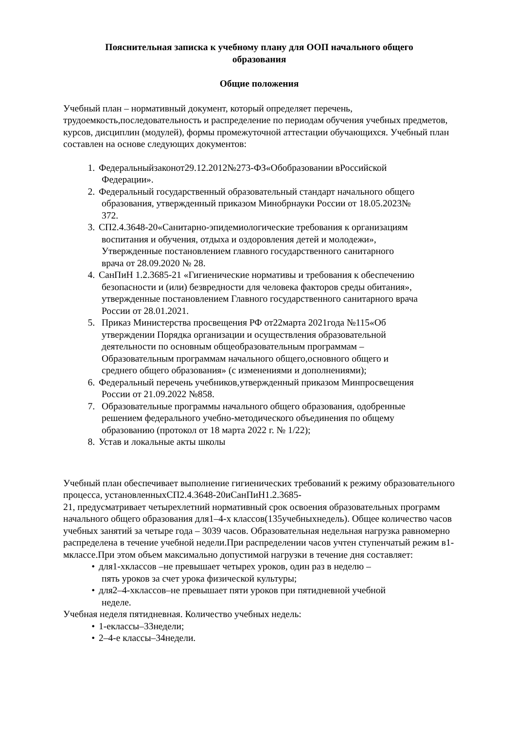Пояснительная записка к учебному плану для ООП начального общего
образования
Общие положения
Учебный план – нормативный документ, который определяет перечень, трудоемкость,последовательность и распределение по периодам обучения учебных предметов, курсов, дисциплин (модулей), формы промежуточной аттестации обучающихся. Учебный план составлен на основе следующих документов:
1. Федеральныйзаконот29.12.2012№273-ФЗ«Обобразовании вРоссийской
Федерации».
2. Федеральный государственный образовательный стандарт начального общего
образования, утвержденный приказом Минобрнауки России от 18.05.2023№
372.
3. СП2.4.3648-20«Санитарно-эпидемиологические требования к организациям
воспитания и обучения, отдыха и оздоровления детей и молодежи»,
Утвержденные постановлением главного государственного санитарного
врача от 28.09.2020 № 28.
4. СанПиН 1.2.3685-21 «Гигиенические нормативы и требования к обеспечению
безопасности и (или) безвредности для человека факторов среды обитания»,
утвержденные постановлением Главного государственного санитарного врача
России от 28.01.2021.
5. Приказ Министерства просвещения РФ от22марта 2021года №115«Об
утверждении Порядка организации и осуществления образовательной
деятельности по основным общеобразовательным программам –
Образовательным программам начального общего,основного общего и
среднего общего образования» (с изменениями и дополнениями);
6. Федеральный перечень учебников,утвержденный приказом Минпросвещения
России от 21.09.2022 №858.
7. Образовательные программы начального общего образования, одобренные
решением федерального учебно-методического объединения по общему
образованию (протокол от 18 марта 2022 г. № 1/22);
8. Устав и локальные акты школы
Учебный план обеспечивает выполнение гигиенических требований к режиму образовательного процесса, установленныхСП2.4.3648-20иСанПиН1.2.3685-
21, предусматривает четырехлетний нормативный срок освоения образовательных программ начального общего образования для1–4-х классов(135учебныхнедель). Общее количество часов учебных занятий за четыре года – 3039 часов. Образовательная недельная нагрузка равномерно распределена в течение учебной недели.При распределении часов учтен ступенчатый режим в1-мклассе.При этом объем максимально допустимой нагрузки в течение дня составляет:
• для1-хклассов –не превышает четырех уроков, один раз в неделю –
пять уроков за счет урока физической культуры;
• для2–4-хклассов–не превышает пяти уроков при пятидневной учебной
неделе.
Учебная неделя пятидневная. Количество учебных недель:
• 1-еклассы–33недели;
• 2–4-е классы–34недели.